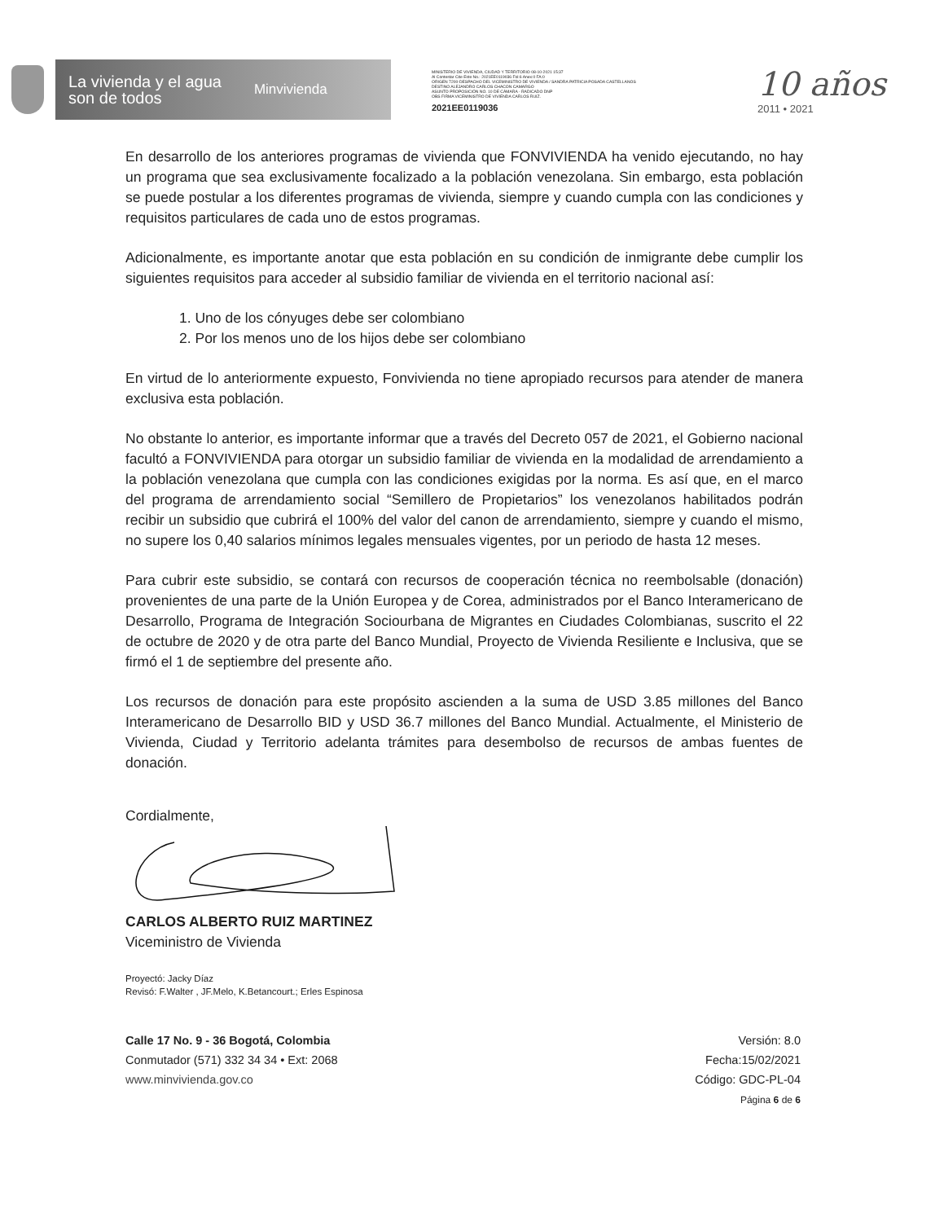La vivienda y el agua
son de todos
Minvivienda
MINISTERIO DE VIVIENDA, CIUDAD Y TERRITORIO 08-10-2021 15:37
Al Contestar Cite Este No.: 2021EE0119036 Fol:6 Anex:0 FA:0
ORIGEN 7200-DESPACHO DEL VICEMINISTRO DE VIVIENDA / SANDRA PATRICIA POSADA CASTELLANOS
DESTINO ALEJANDRO CARLOS CHACON CAMARGO
ASUNTO PROPOSICIÓN NO. 10 DE CÁMARA - RADICADO DNP
OBS FIRMA VICEMINISTRO DE VIVIENDA CARLOS RUIZ.
2021EE0119036
10 años
2011 • 2021
En desarrollo de los anteriores programas de vivienda que FONVIVIENDA ha venido ejecutando, no hay un programa que sea exclusivamente focalizado a la población venezolana. Sin embargo, esta población se puede postular a los diferentes programas de vivienda, siempre y cuando cumpla con las condiciones y requisitos particulares de cada uno de estos programas.
Adicionalmente, es importante anotar que esta población en su condición de inmigrante debe cumplir los siguientes requisitos para acceder al subsidio familiar de vivienda en el territorio nacional así:
1. Uno de los cónyuges debe ser colombiano
2. Por los menos uno de los hijos debe ser colombiano
En virtud de lo anteriormente expuesto, Fonvivienda no tiene apropiado recursos para atender de manera exclusiva esta población.
No obstante lo anterior, es importante informar que a través del Decreto 057 de 2021, el Gobierno nacional facultó a FONVIVIENDA para otorgar un subsidio familiar de vivienda en la modalidad de arrendamiento a la población venezolana que cumpla con las condiciones exigidas por la norma. Es así que, en el marco del programa de arrendamiento social “Semillero de Propietarios” los venezolanos habilitados podrán recibir un subsidio que cubrirá el 100% del valor del canon de arrendamiento, siempre y cuando el mismo, no supere los 0,40 salarios mínimos legales mensuales vigentes, por un periodo de hasta 12 meses.
Para cubrir este subsidio, se contará con recursos de cooperación técnica no reembolsable (donación) provenientes de una parte de la Unión Europea y de Corea, administrados por el Banco Interamericano de Desarrollo, Programa de Integración Sociourbana de Migrantes en Ciudades Colombianas, suscrito el 22 de octubre de 2020 y de otra parte del Banco Mundial, Proyecto de Vivienda Resiliente e Inclusiva, que se firmó el 1 de septiembre del presente año.
Los recursos de donación para este propósito ascienden a la suma de USD 3.85 millones del Banco Interamericano de Desarrollo BID y USD 36.7 millones del Banco Mundial. Actualmente, el Ministerio de Vivienda, Ciudad y Territorio adelanta trámites para desembolso de recursos de ambas fuentes de donación.
Cordialmente,
CARLOS ALBERTO RUIZ MARTINEZ
Viceministro de Vivienda
Proyectó: Jacky Díaz
Revisó: F.Walter , JF.Melo, K.Betancourt.; Erles Espinosa
Calle 17 No. 9 - 36 Bogotá, Colombia
Conmutador (571) 332 34 34 • Ext: 2068
www.minvivienda.gov.co
Versión: 8.0
Fecha:15/02/2021
Código: GDC-PL-04
Página 6 de 6